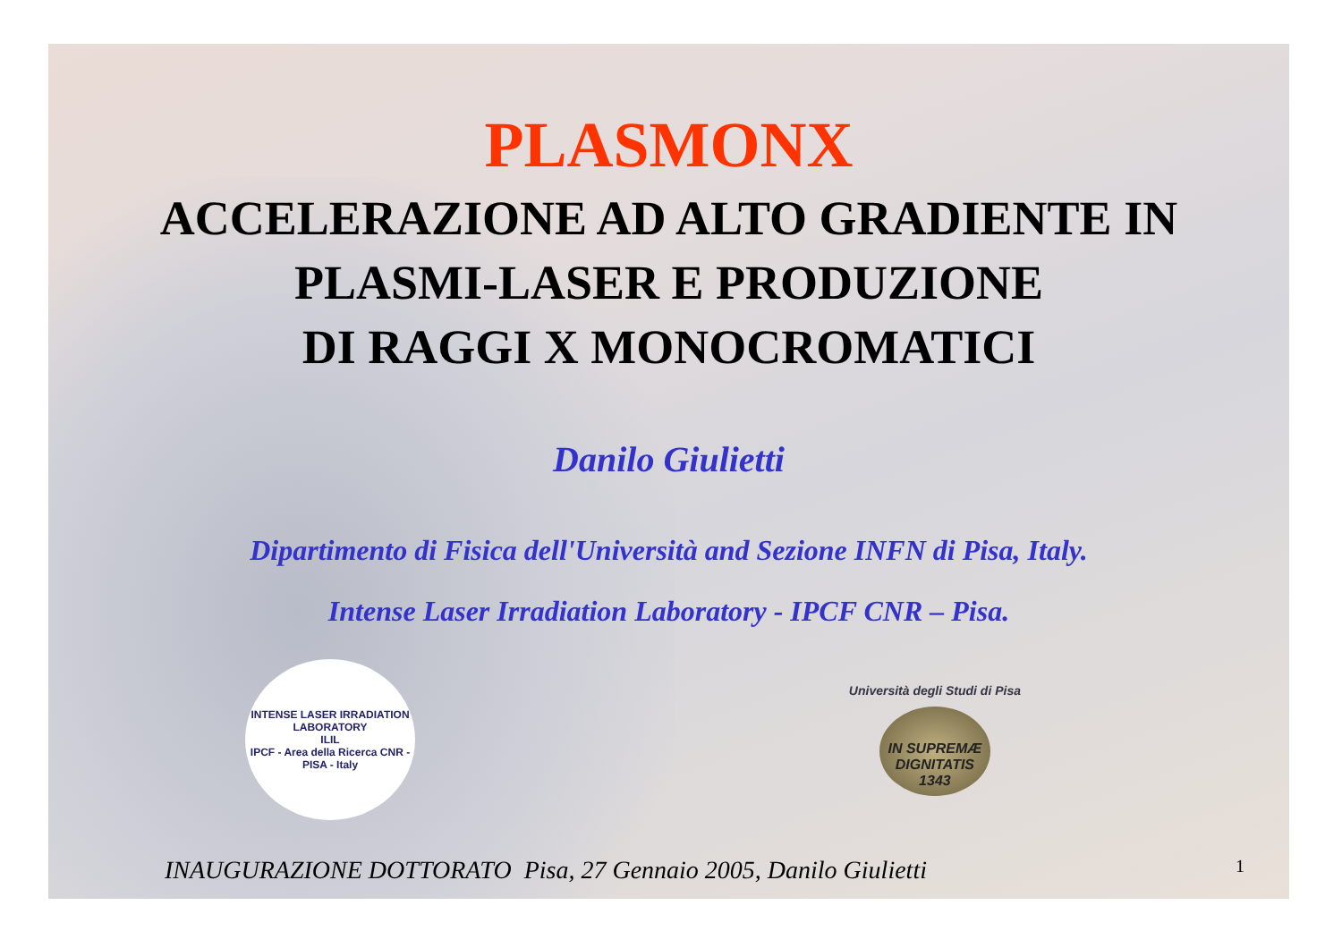PLASMONX
ACCELERAZIONE AD ALTO GRADIENTE IN
PLASMI-LASER E PRODUZIONE
DI RAGGI X MONOCROMATICI
Danilo Giulietti
Dipartimento di Fisica dell'Università and Sezione INFN di Pisa, Italy.
Intense Laser Irradiation Laboratory - IPCF CNR – Pisa.
INTENSE LASER IRRADIATION LABORATORY
ILIL
IPCF - Area della Ricerca CNR - PISA - Italy
Università degli Studi di Pisa
IN SUPREMÆ DIGNITATIS 1343
INAUGURAZIONE DOTTORATO Pisa, 27 Gennaio 2005, Danilo Giulietti 1